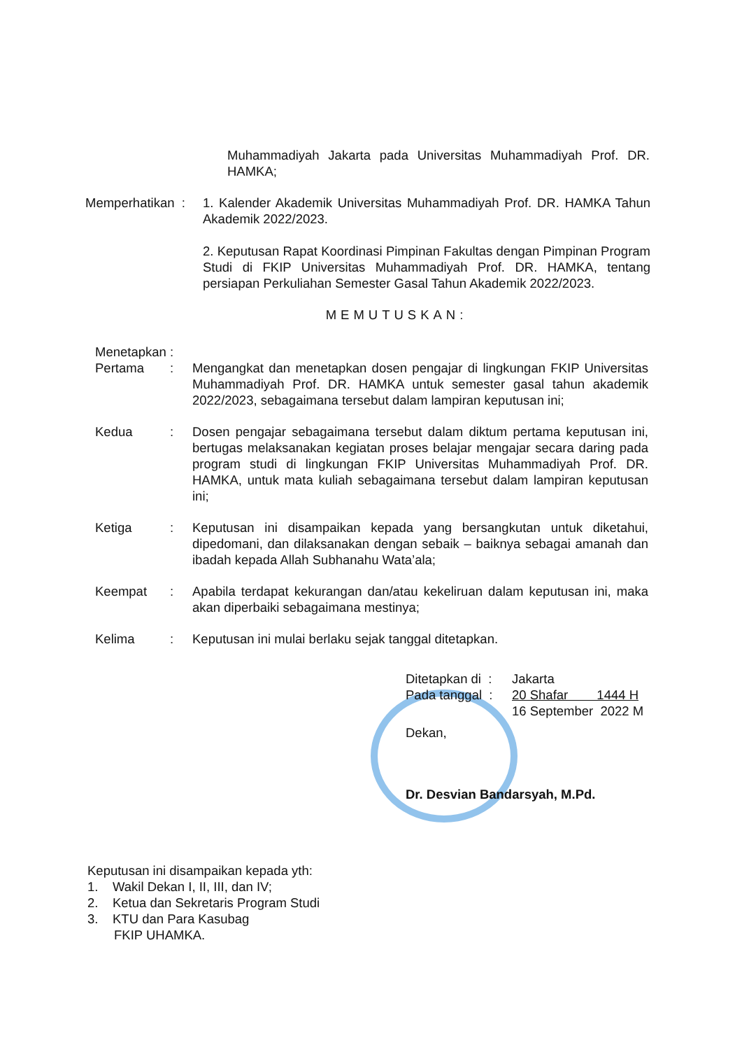Muhammadiyah Jakarta pada Universitas Muhammadiyah Prof. DR. HAMKA;
Memperhatikan :
1. Kalender Akademik Universitas Muhammadiyah Prof. DR. HAMKA Tahun Akademik 2022/2023.
2. Keputusan Rapat Koordinasi Pimpinan Fakultas dengan Pimpinan Program Studi di FKIP Universitas Muhammadiyah Prof. DR. HAMKA, tentang persiapan Perkuliahan Semester Gasal Tahun Akademik 2022/2023.
MEMUTUSKAN:
Menetapkan :
Pertama : Mengangkat dan menetapkan dosen pengajar di lingkungan FKIP Universitas Muhammadiyah Prof. DR. HAMKA untuk semester gasal tahun akademik 2022/2023, sebagaimana tersebut dalam lampiran keputusan ini;
Kedua : Dosen pengajar sebagaimana tersebut dalam diktum pertama keputusan ini, bertugas melaksanakan kegiatan proses belajar mengajar secara daring pada program studi di lingkungan FKIP Universitas Muhammadiyah Prof. DR. HAMKA, untuk mata kuliah sebagaimana tersebut dalam lampiran keputusan ini;
Ketiga : Keputusan ini disampaikan kepada yang bersangkutan untuk diketahui, dipedomani, dan dilaksanakan dengan sebaik – baiknya sebagai amanah dan ibadah kepada Allah Subhanahu Wata’ala;
Keempat : Apabila terdapat kekurangan dan/atau kekeliruan dalam keputusan ini, maka akan diperbaiki sebagaimana mestinya;
Kelima : Keputusan ini mulai berlaku sejak tanggal ditetapkan.
Ditetapkan di :
Jakarta
Pada tanggal :
20 Shafar 1444 H
16 September 2022 M
Dekan,
Dr. Desvian Bandarsyah, M.Pd.
Keputusan ini disampaikan kepada yth:
1. Wakil Dekan I, II, III, dan IV;
2. Ketua dan Sekretaris Program Studi
3. KTU dan Para Kasubag
FKIP UHAMKA.